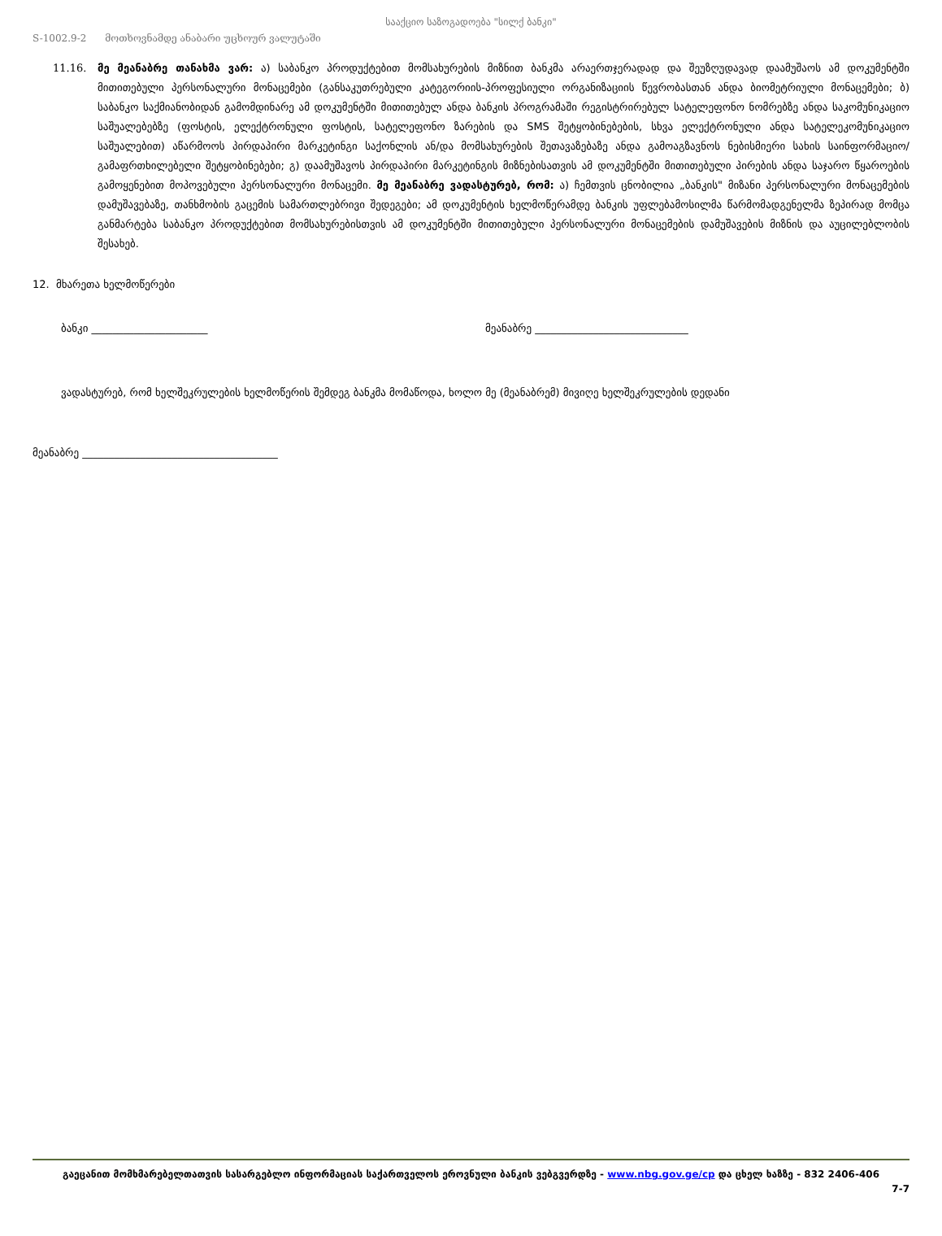S-1002.9-2 მოთხოვნამდე ანაბარი უცხოურ ვალუტაში
სააქციო საზოგადოება "სილქ ბანკი"
11.16. მე მეანაბრე თანახმა ვარ: ა) საბანკო პროდუქტებით მომსახურების მიზნით ბანკმა არაერთჯერადად და შეუზღუდავად დაამუშაოს ამ დოკუმენტში მითითებული პერსონალური მონაცემები (განსაკუთრებული კატეგორიის-პროფესიული ორგანიზაციის წევრობასთან ანდა ბიომეტრიული მონაცემები; ბ) საბანკო საქმიანობიდან გამომდინარე ამ დოკუმენტში მითითებულ ანდა ბანკის პროგრამაში რეგისტრირებულ სატელეფონო ნომრებზე ანდა საკომუნიკაციო საშუალებებზე (ფოსტის, ელექტრონული ფოსტის, სატელეფონო ზარების და SMS შეტყობინებების, სხვა ელექტრონული ანდა სატელეკომუნიკაციო საშუალებით) აწარმოოს პირდაპირი მარკეტინგი საქონლის ან/და მომსახურების შეთავაზებაზე ანდა გამოაგზავნოს ნებისმიერი სახის საინფორმაციო/გამაფრთხილებელი შეტყობინებები; გ) დაამუშავოს პირდაპირი მარკეტინგის მიზნებისათვის ამ დოკუმენტში მითითებული პირების ანდა საჯარო წყაროების გამოყენებით მოპოვებული პერსონალური მონაცემი. მე მეანაბრე ვადასტურებ, რომ: ა) ჩემთვის ცნობილია „ბანკის" მიზანი პერსონალური მონაცემების დამუშავებაზე, თანხმობის გაცემის სამართლებრივი შედეგები; ამ დოკუმენტის ხელმოწერამდე ბანკის უფლებამოსილმა წარმომადგენელმა ზეპირად მომცა განმარტება საბანკო პროდუქტებით მომსახურებისთვის ამ დოკუმენტში მითითებული პერსონალური მონაცემების დამუშავების მიზნის და აუცილებლობის შესახებ.
12. მხარეთა ხელმოწერები
ბანკი ______________________ მეანაბრე _____________________________
ვადასტურებ, რომ ხელშეკრულების ხელმოწერის შემდეგ ბანკმა მომაწოდა, ხოლო მე (მეანაბრემ) მივიღე ხელშეკრულების დედანი
მეანაბრე _____________________________________
გაეცანით მომხმარებელთათვის სასარგებლო ინფორმაციას საქართველოს ეროვნული ბანკის ვებგვერდზე - www.nbg.gov.ge/cp და ცხელ ხაზზე - 832 2406-406
7-7